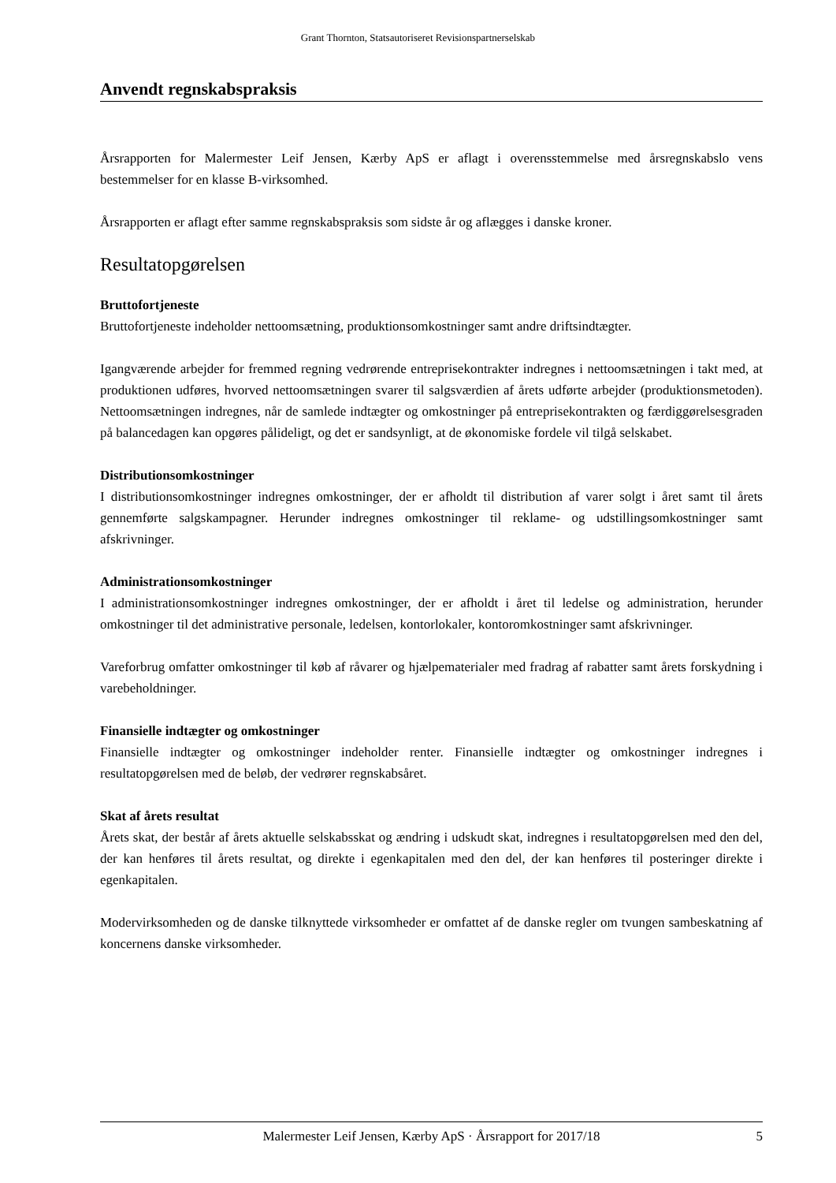Grant Thornton, Statsautoriseret Revisionspartnerselskab
Anvendt regnskabspraksis
Årsrapporten for Malermester Leif Jensen, Kærby ApS er aflagt i overensstemmelse med årsregnskabslo vens bestemmelser for en klasse B-virksomhed.
Årsrapporten er aflagt efter samme regnskabspraksis som sidste år og aflægges i danske kroner.
Resultatopgørelsen
Bruttofortjeneste
Bruttofortjeneste indeholder nettoomsætning, produktionsomkostninger samt andre driftsindtægter.
Igangværende arbejder for fremmed regning vedrørende entreprisekontrakter indregnes i nettoomsætnin­gen i takt med, at produktionen udføres, hvorved nettoomsætningen svarer til salgsværdien af årets udfør­te arbejder (produktionsmetoden). Nettoomsætningen indregnes, når de samlede indtægter og omkostnin­ger på entreprisekontrakten og færdiggørelsesgraden på balancedagen kan opgøres pålideligt, og det er sandsynligt, at de økonomiske fordele vil tilgå selskabet.
Distributionsomkostninger
I distributionsomkostninger indregnes omkostninger, der er afholdt til distribution af varer solgt i året samt til årets gennemførte salgskampagner. Herunder indregnes omkostninger til reklame- og udstillings­omkostninger samt afskrivninger.
Administrationsomkostninger
I administrationsomkostninger indregnes omkostninger, der er afholdt i året til ledelse og administration, herunder omkostninger til det administrative personale, ledelsen, kontorlokaler, kontoromkostninger samt afskrivninger.
Vareforbrug omfatter omkostninger til køb af råvarer og hjælpematerialer med fradrag af rabatter samt årets forskydning i varebeholdninger.
Finansielle indtægter og omkostninger
Finansielle indtægter og omkostninger indeholder renter. Finansielle indtægter og omkostninger indreg­nes i resultatopgørelsen med de beløb, der vedrører regnskabsåret.
Skat af årets resultat
Årets skat, der består af årets aktuelle selskabsskat og ændring i udskudt skat, indregnes i resultatopgørel­sen med den del, der kan henføres til årets resultat, og direkte i egenkapitalen med den del, der kan hen­føres til posteringer direkte i egenkapitalen.
Modervirksomheden og de danske tilknyttede virksomheder er omfattet af de danske regler om tvungen sambeskatning af koncernens danske virksomheder.
Malermester Leif Jensen, Kærby ApS · Årsrapport for 2017/18 5